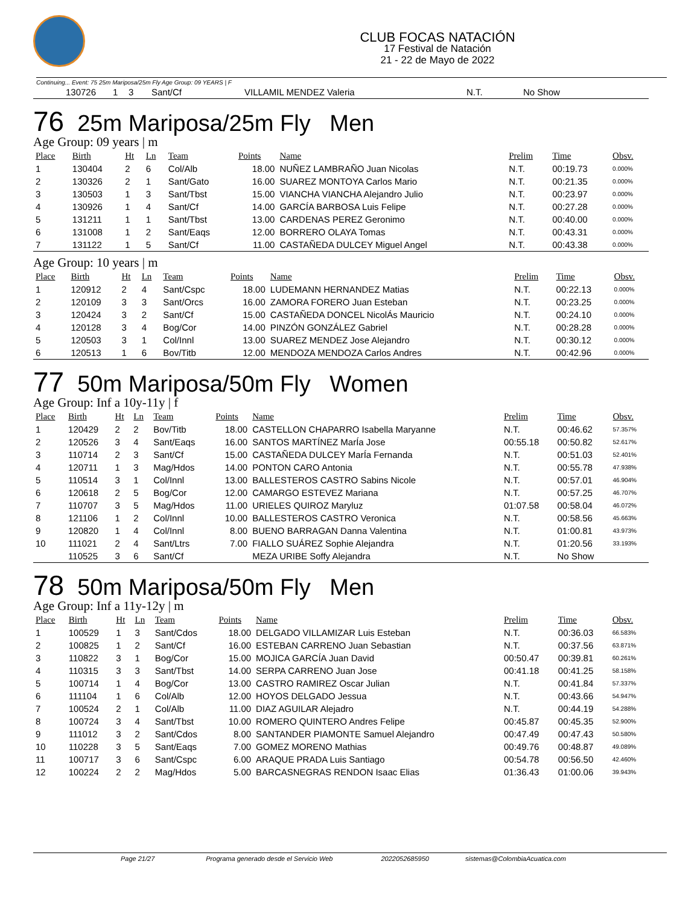CLUB FOCAS NATACIÓN
17 Festival de Natación
21 - 22 de Mayo de 2022
Continuing... Event: 75 25m Mariposa/25m Fly Age Group: 09 YEARS | F
| | 130726 | 1 | 3 | Sant/Cf | | VILLAMIL MENDEZ Valeria | N.T. | No Show | |
76 25m Mariposa/25m Fly Men
Age Group: 09 years | m
| Place | Birth | Ht | Ln | Team | Points | Name | Prelim | Time | Obsv. |
| --- | --- | --- | --- | --- | --- | --- | --- | --- | --- |
| 1 | 130404 | 2 | 6 | Col/Alb | 18.00 | NUÑEZ LAMBRAÑO Juan Nicolas | N.T. | 00:19.73 | 0.000% |
| 2 | 130326 | 2 | 1 | Sant/Gato | 16.00 | SUAREZ MONTOYA Carlos Mario | N.T. | 00:21.35 | 0.000% |
| 3 | 130503 | 1 | 3 | Sant/Tbst | 15.00 | VIANCHA VIANCHA Alejandro Julio | N.T. | 00:23.97 | 0.000% |
| 4 | 130926 | 1 | 4 | Sant/Cf | 14.00 | GARCÍA BARBOSA Luis Felipe | N.T. | 00:27.28 | 0.000% |
| 5 | 131211 | 1 | 1 | Sant/Tbst | 13.00 | CARDENAS PEREZ Geronimo | N.T. | 00:40.00 | 0.000% |
| 6 | 131008 | 1 | 2 | Sant/Eaqs | 12.00 | BORRERO OLAYA Tomas | N.T. | 00:43.31 | 0.000% |
| 7 | 131122 | 1 | 5 | Sant/Cf | 11.00 | CASTAÑEDA DULCEY Miguel Angel | N.T. | 00:43.38 | 0.000% |
Age Group: 10 years | m
| Place | Birth | Ht | Ln | Team | Points | Name | Prelim | Time | Obsv. |
| --- | --- | --- | --- | --- | --- | --- | --- | --- | --- |
| 1 | 120912 | 2 | 4 | Sant/Cspc | 18.00 | LUDEMANN HERNANDEZ Matias | N.T. | 00:22.13 | 0.000% |
| 2 | 120109 | 3 | 3 | Sant/Orcs | 16.00 | ZAMORA FORERO Juan Esteban | N.T. | 00:23.25 | 0.000% |
| 3 | 120424 | 3 | 2 | Sant/Cf | 15.00 | CASTAÑEDA DONCEL NicolÁs Mauricio | N.T. | 00:24.10 | 0.000% |
| 4 | 120128 | 3 | 4 | Bog/Cor | 14.00 | PINZÓN GONZÁLEZ Gabriel | N.T. | 00:28.28 | 0.000% |
| 5 | 120503 | 3 | 1 | Col/Innl | 13.00 | SUAREZ MENDEZ Jose Alejandro | N.T. | 00:30.12 | 0.000% |
| 6 | 120513 | 1 | 6 | Bov/Titb | 12.00 | MENDOZA MENDOZA Carlos Andres | N.T. | 00:42.96 | 0.000% |
77 50m Mariposa/50m Fly Women
Age Group: Inf a 10y-11y | f
| Place | Birth | Ht | Ln | Team | Points | Name | Prelim | Time | Obsv. |
| --- | --- | --- | --- | --- | --- | --- | --- | --- | --- |
| 1 | 120429 | 2 | 2 | Bov/Titb | 18.00 | CASTELLON CHAPARRO Isabella Maryanne | N.T. | 00:46.62 | 57.357% |
| 2 | 120526 | 3 | 4 | Sant/Eaqs | 16.00 | SANTOS MARTÍNEZ MarÍa Jose | 00:55.18 | 00:50.82 | 52.617% |
| 3 | 110714 | 2 | 3 | Sant/Cf | 15.00 | CASTAÑEDA DULCEY MarÍa Fernanda | N.T. | 00:51.03 | 52.401% |
| 4 | 120711 | 1 | 3 | Mag/Hdos | 14.00 | PONTON CARO Antonia | N.T. | 00:55.78 | 47.938% |
| 5 | 110514 | 3 | 1 | Col/Innl | 13.00 | BALLESTEROS CASTRO Sabins Nicole | N.T. | 00:57.01 | 46.904% |
| 6 | 120618 | 2 | 5 | Bog/Cor | 12.00 | CAMARGO ESTEVEZ Mariana | N.T. | 00:57.25 | 46.707% |
| 7 | 110707 | 3 | 5 | Mag/Hdos | 11.00 | URIELES QUIROZ Maryluz | 01:07.58 | 00:58.04 | 46.072% |
| 8 | 121106 | 1 | 2 | Col/Innl | 10.00 | BALLESTEROS CASTRO Veronica | N.T. | 00:58.56 | 45.663% |
| 9 | 120820 | 1 | 4 | Col/Innl | 8.00 | BUENO BARRAGAN Danna Valentina | N.T. | 01:00.81 | 43.973% |
| 10 | 111021 | 2 | 4 | Sant/Ltrs | 7.00 | FIALLO SUÁREZ Sophie Alejandra | N.T. | 01:20.56 | 33.193% |
| | 110525 | 3 | 6 | Sant/Cf | | MEZA URIBE Soffy Alejandra | N.T. | No Show | |
78 50m Mariposa/50m Fly Men
Age Group: Inf a 11y-12y | m
| Place | Birth | Ht | Ln | Team | Points | Name | Prelim | Time | Obsv. |
| --- | --- | --- | --- | --- | --- | --- | --- | --- | --- |
| 1 | 100529 | 1 | 3 | Sant/Cdos | 18.00 | DELGADO VILLAMIZAR Luis Esteban | N.T. | 00:36.03 | 66.583% |
| 2 | 100825 | 1 | 2 | Sant/Cf | 16.00 | ESTEBAN CARRENO Juan Sebastian | N.T. | 00:37.56 | 63.871% |
| 3 | 110822 | 3 | 1 | Bog/Cor | 15.00 | MOJICA GARCÍA Juan David | 00:50.47 | 00:39.81 | 60.261% |
| 4 | 110315 | 3 | 3 | Sant/Tbst | 14.00 | SERPA CARRENO Juan Jose | 00:41.18 | 00:41.25 | 58.158% |
| 5 | 100714 | 1 | 4 | Bog/Cor | 13.00 | CASTRO RAMIREZ Oscar Julian | N.T. | 00:41.84 | 57.337% |
| 6 | 111104 | 1 | 6 | Col/Alb | 12.00 | HOYOS DELGADO Jessua | N.T. | 00:43.66 | 54.947% |
| 7 | 100524 | 2 | 1 | Col/Alb | 11.00 | DIAZ AGUILAR Alejadro | N.T. | 00:44.19 | 54.288% |
| 8 | 100724 | 3 | 4 | Sant/Tbst | 10.00 | ROMERO QUINTERO Andres Felipe | 00:45.87 | 00:45.35 | 52.900% |
| 9 | 111012 | 3 | 2 | Sant/Cdos | 8.00 | SANTANDER PIAMONTE Samuel Alejandro | 00:47.49 | 00:47.43 | 50.580% |
| 10 | 110228 | 3 | 5 | Sant/Eaqs | 7.00 | GOMEZ MORENO Mathias | 00:49.76 | 00:48.87 | 49.089% |
| 11 | 100717 | 3 | 6 | Sant/Cspc | 6.00 | ARAQUE PRADA Luis Santiago | 00:54.78 | 00:56.50 | 42.460% |
| 12 | 100224 | 2 | 2 | Mag/Hdos | 5.00 | BARCASNEGRAS RENDON Isaac Elias | 01:36.43 | 01:00.06 | 39.943% |
Page 21/27 Programa generado desde el Servicio Web 2022052685950 sistemas@ColombiaAcuatica.com